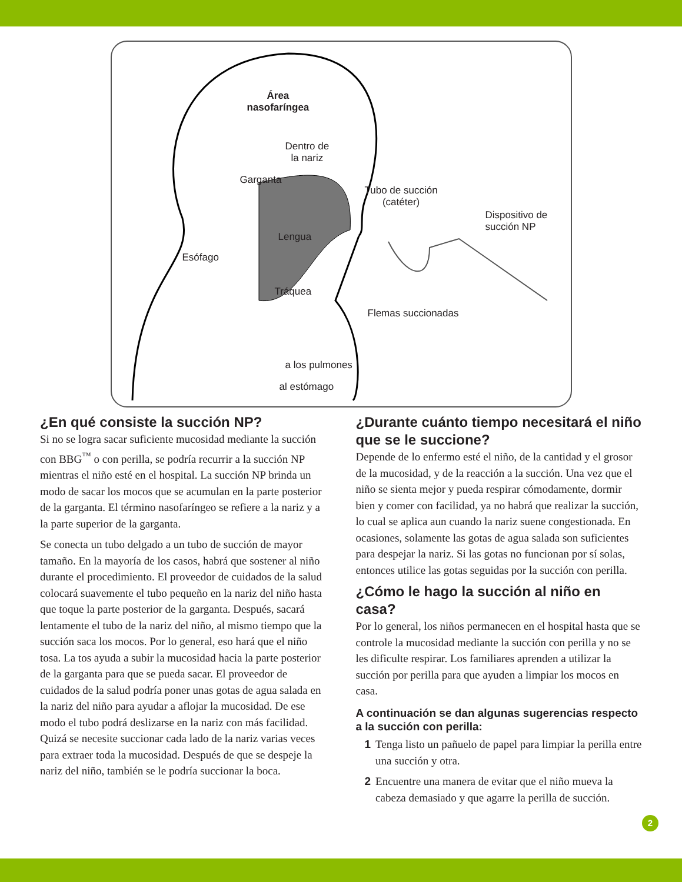Área
nasofaríngea
Dentro de
la nariz
Garganta
Tubo de succión
(catéter)
Dispositivo de
succión NP
Lengua
Esófago
Tráquea
Flemas succionadas
a los pulmones
al estómago
¿En qué consiste la succión NP?
Si no se logra sacar suficiente mucosidad mediante la succión con BBG<sup>™</sup> o con perilla, se podría recurrir a la succión NP mientras el niño esté en el hospital. La succión NP brinda un modo de sacar los mocos que se acumulan en la parte posterior de la garganta. El término nasofaríngeo se refiere a la nariz y a la parte superior de la garganta.
Se conecta un tubo delgado a un tubo de succión de mayor tamaño. En la mayoría de los casos, habrá que sostener al niño durante el procedimiento. El proveedor de cuidados de la salud colocará suavemente el tubo pequeño en la nariz del niño hasta que toque la parte posterior de la garganta. Después, sacará lentamente el tubo de la nariz del niño, al mismo tiempo que la succión saca los mocos. Por lo general, eso hará que el niño tosa. La tos ayuda a subir la mucosidad hacia la parte posterior de la garganta para que se pueda sacar. El proveedor de cuidados de la salud podría poner unas gotas de agua salada en la nariz del niño para ayudar a aflojar la mucosidad. De ese modo el tubo podrá deslizarse en la nariz con más facilidad. Quizá se necesite succionar cada lado de la nariz varias veces para extraer toda la mucosidad. Después de que se despeje la nariz del niño, también se le podría succionar la boca.
¿Durante cuánto tiempo necesitará el niño que se le succione?
Depende de lo enfermo esté el niño, de la cantidad y el grosor de la mucosidad, y de la reacción a la succión. Una vez que el niño se sienta mejor y pueda respirar cómodamente, dormir bien y comer con facilidad, ya no habrá que realizar la succión, lo cual se aplica aun cuando la nariz suene congestionada. En ocasiones, solamente las gotas de agua salada son suficientes para despejar la nariz. Si las gotas no funcionan por sí solas, entonces utilice las gotas seguidas por la succión con perilla.
¿Cómo le hago la succión al niño en casa?
Por lo general, los niños permanecen en el hospital hasta que se controle la mucosidad mediante la succión con perilla y no se les dificulte respirar. Los familiares aprenden a utilizar la succión por perilla para que ayuden a limpiar los mocos en casa.
A continuación se dan algunas sugerencias respecto a la succión con perilla:
1 Tenga listo un pañuelo de papel para limpiar la perilla entre una succión y otra.
2 Encuentre una manera de evitar que el niño mueva la cabeza demasiado y que agarre la perilla de succión.
2